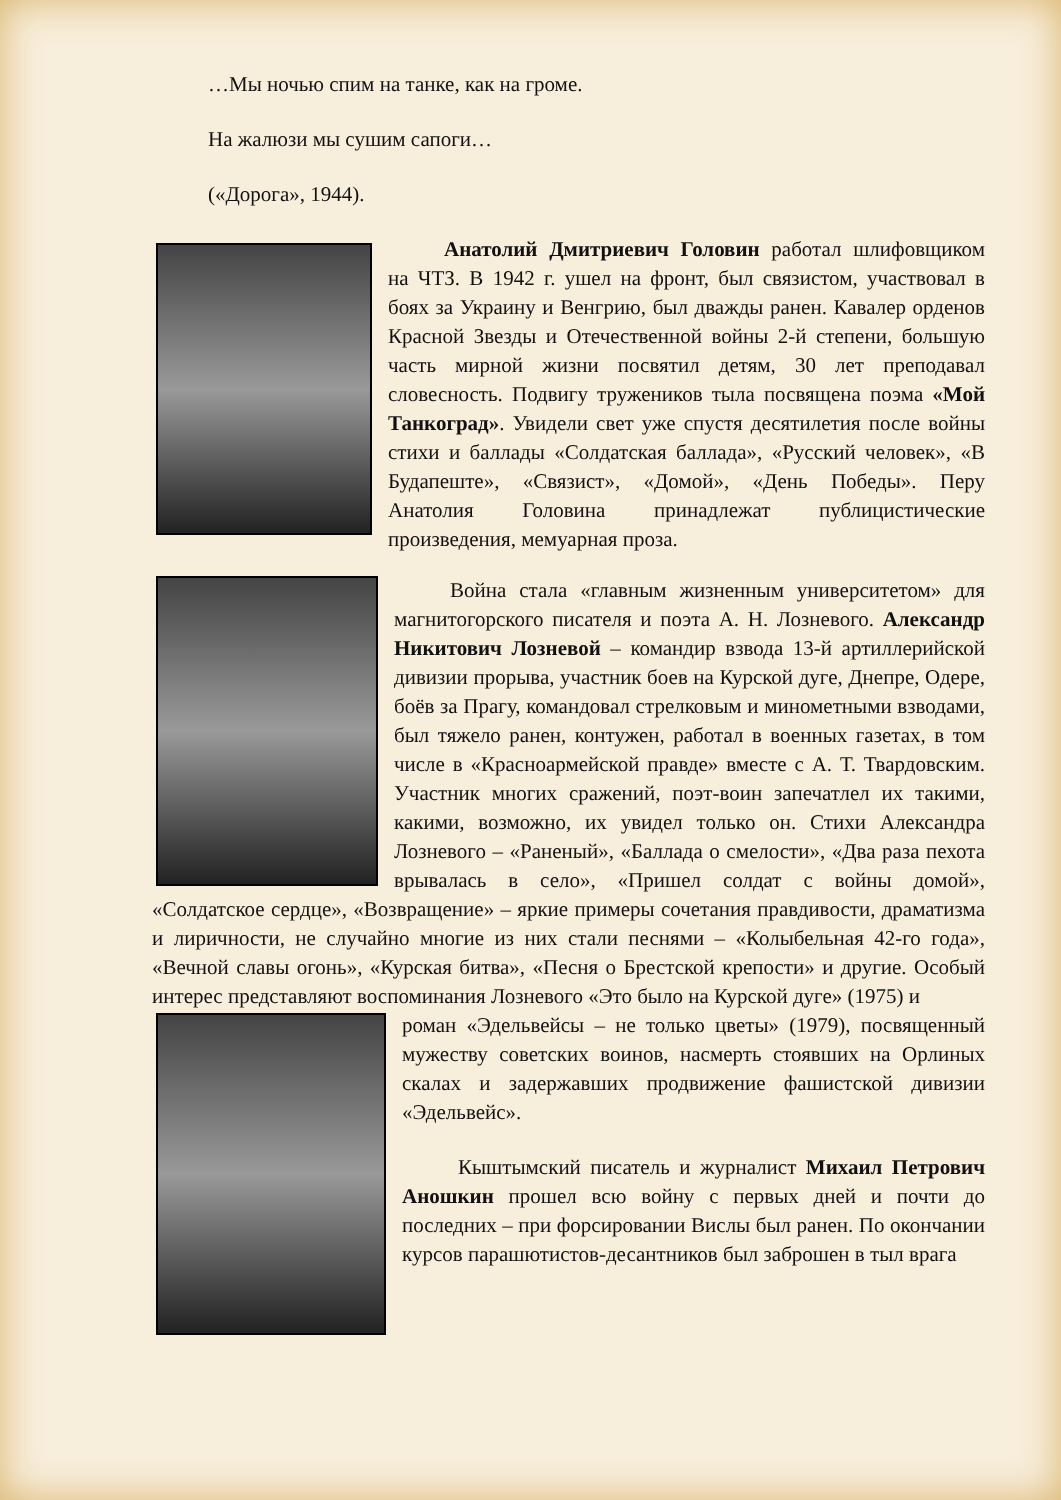…Мы ночью спим на танке, как на громе.
На жалюзи мы сушим сапоги…
(«Дорога», 1944).
Анатолий Дмитриевич Головин работал шлифовщиком на ЧТЗ. В 1942 г. ушел на фронт, был связистом, участвовал в боях за Украину и Венгрию, был дважды ранен. Кавалер орденов Красной Звезды и Отечественной войны 2-й степени, большую часть мирной жизни посвятил детям, 30 лет преподавал словесность. Подвигу тружеников тыла посвящена поэма «Мой Танкоград». Увидели свет уже спустя десятилетия после войны стихи и баллады «Солдатская баллада», «Русский человек», «В Будапеште», «Связист», «Домой», «День Победы». Перу Анатолия Головина принадлежат публицистические произведения, мемуарная проза.
Война стала «главным жизненным университетом» для магнитогорского писателя и поэта А. Н. Лозневого. Александр Никитович Лозневой – командир взвода 13-й артиллерийской дивизии прорыва, участник боев на Курской дуге, Днепре, Одере, боёв за Прагу, командовал стрелковым и минометными взводами, был тяжело ранен, контужен, работал в военных газетах, в том числе в «Красноармейской правде» вместе с А. Т. Твардовским. Участник многих сражений, поэт-воин запечатлел их такими, какими, возможно, их увидел только он. Стихи Александра Лозневого – «Раненый», «Баллада о смелости», «Два раза пехота врывалась в село», «Пришел солдат с войны домой», «Солдатское сердце», «Возвращение» – яркие примеры сочетания правдивости, драматизма и лиричности, не случайно многие из них стали песнями – «Колыбельная 42-го года», «Вечной славы огонь», «Курская битва», «Песня о Брестской крепости» и другие. Особый интерес представляют воспоминания Лозневого «Это было на Курской дуге» (1975) и
роман «Эдельвейсы – не только цветы» (1979), посвященный мужеству советских воинов, насмерть стоявших на Орлиных скалах и задержавших продвижение фашистской дивизии «Эдельвейс».
Кыштымский писатель и журналист Михаил Петрович Аношкин прошел всю войну с первых дней и почти до последних – при форсировании Вислы был ранен. По окончании курсов парашютистов-десантников был заброшен в тыл врага